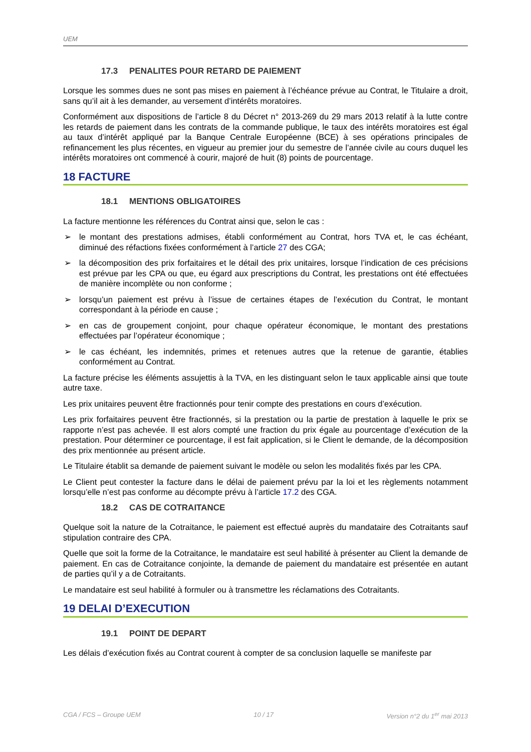UEM
17.3 PENALITES POUR RETARD DE PAIEMENT
Lorsque les sommes dues ne sont pas mises en paiement à l’échéance prévue au Contrat, le Titulaire a droit, sans qu’il ait à les demander, au versement d’intérêts moratoires.
Conformément aux dispositions de l’article 8 du Décret n° 2013-269 du 29 mars 2013 relatif à la lutte contre les retards de paiement dans les contrats de la commande publique, le taux des intérêts moratoires est égal au taux d’intérêt appliqué par la Banque Centrale Européenne (BCE) à ses opérations principales de refinancement les plus récentes, en vigueur au premier jour du semestre de l’année civile au cours duquel les intérêts moratoires ont commencé à courir, majoré de huit (8) points de pourcentage.
18 FACTURE
18.1 MENTIONS OBLIGATOIRES
La facture mentionne les références du Contrat ainsi que, selon le cas :
➢ le montant des prestations admises, établi conformément au Contrat, hors TVA et, le cas échéant, diminué des réfactions fixées conformément à l’article 27 des CGA;
➢ la décomposition des prix forfaitaires et le détail des prix unitaires, lorsque l’indication de ces précisions est prévue par les CPA ou que, eu égard aux prescriptions du Contrat, les prestations ont été effectuées de manière incomplète ou non conforme ;
➢ lorsqu’un paiement est prévu à l’issue de certaines étapes de l’exécution du Contrat, le montant correspondant à la période en cause ;
➢ en cas de groupement conjoint, pour chaque opérateur économique, le montant des prestations effectuées par l’opérateur économique ;
➢ le cas échéant, les indemnités, primes et retenues autres que la retenue de garantie, établies conformément au Contrat.
La facture précise les éléments assujettis à la TVA, en les distinguant selon le taux applicable ainsi que toute autre taxe.
Les prix unitaires peuvent être fractionnés pour tenir compte des prestations en cours d’exécution.
Les prix forfaitaires peuvent être fractionnés, si la prestation ou la partie de prestation à laquelle le prix se rapporte n’est pas achevée. Il est alors compté une fraction du prix égale au pourcentage d’exécution de la prestation. Pour déterminer ce pourcentage, il est fait application, si le Client le demande, de la décomposition des prix mentionnée au présent article.
Le Titulaire établit sa demande de paiement suivant le modèle ou selon les modalités fixés par les CPA.
Le Client peut contester la facture dans le délai de paiement prévu par la loi et les règlements notamment lorsqu’elle n’est pas conforme au décompte prévu à l’article 17.2 des CGA.
18.2 CAS DE COTRAITANCE
Quelque soit la nature de la Cotraitance, le paiement est effectué auprès du mandataire des Cotraitants sauf stipulation contraire des CPA.
Quelle que soit la forme de la Cotraitance, le mandataire est seul habilité à présenter au Client la demande de paiement. En cas de Cotraitance conjointe, la demande de paiement du mandataire est présentée en autant de parties qu’il y a de Cotraitants.
Le mandataire est seul habilité à formuler ou à transmettre les réclamations des Cotraitants.
19 DELAI D’EXECUTION
19.1 POINT DE DEPART
Les délais d’exécution fixés au Contrat courent à compter de sa conclusion laquelle se manifeste par
CGA / FCS – Groupe UEM 10 / 17 Version n°2 du 1<sup>er</sup> mai 2013